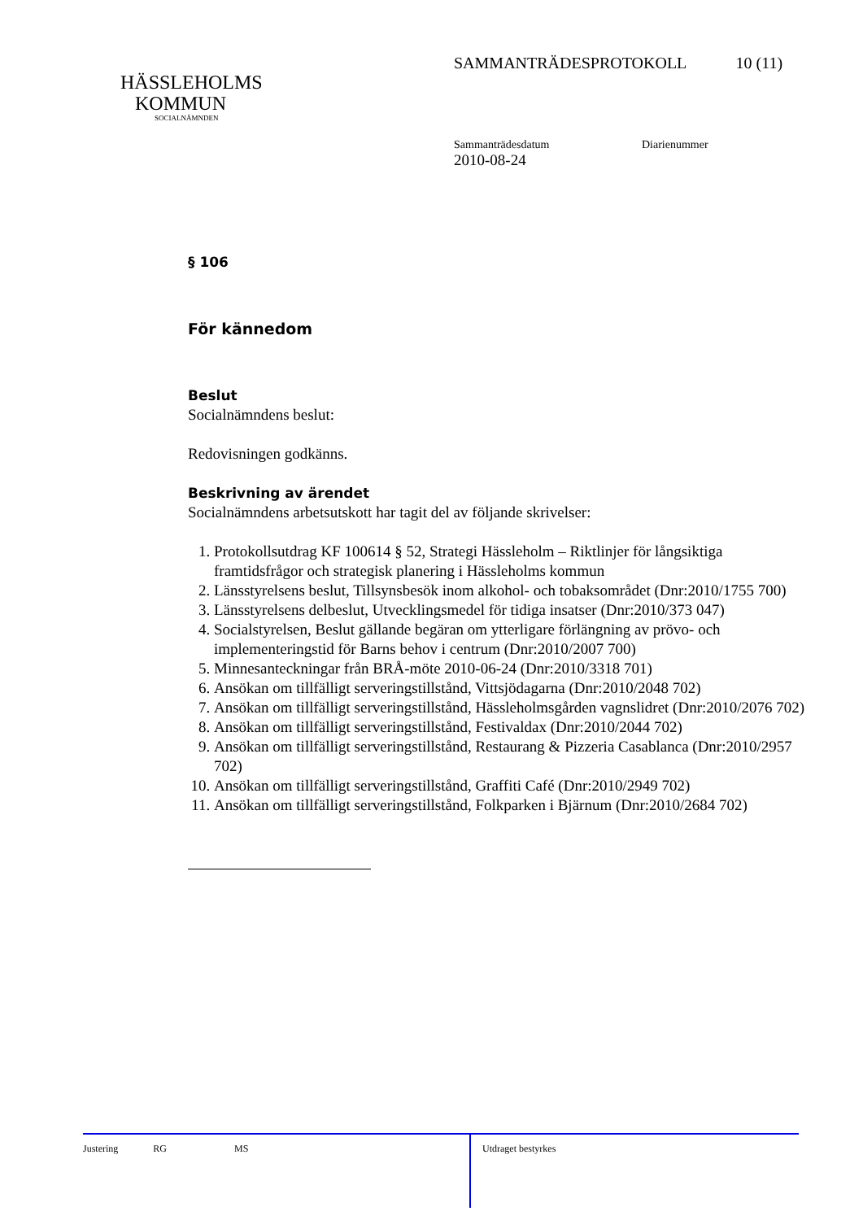SAMMANTRÄDESPROTOKOLL 10 (11)
HÄSSLEHOLMS
KOMMUN
SOCIALNÄMNDEN
Sammanträdesdatum Diarienummer
2010-08-24
§ 106
För kännedom
Beslut
Socialnämndens beslut:
Redovisningen godkänns.
Beskrivning av ärendet
Socialnämndens arbetsutskott har tagit del av följande skrivelser:
1. Protokollsutdrag KF 100614 § 52, Strategi Hässleholm – Riktlinjer för långsiktiga framtidsfrågor och strategisk planering i Hässleholms kommun
2. Länsstyrelsens beslut, Tillsynsbesök inom alkohol- och tobaksområdet (Dnr:2010/1755 700)
3. Länsstyrelsens delbeslut, Utvecklingsmedel för tidiga insatser (Dnr:2010/373 047)
4. Socialstyrelsen, Beslut gällande begäran om ytterligare förlängning av prövo- och implementeringstid för Barns behov i centrum (Dnr:2010/2007 700)
5. Minnesanteckningar från BRÅ-möte 2010-06-24 (Dnr:2010/3318 701)
6. Ansökan om tillfälligt serveringstillstånd, Vittsjödagarna (Dnr:2010/2048 702)
7. Ansökan om tillfälligt serveringstillstånd, Hässleholmsgården vagnslidret (Dnr:2010/2076 702)
8. Ansökan om tillfälligt serveringstillstånd, Festivaldax (Dnr:2010/2044 702)
9. Ansökan om tillfälligt serveringstillstånd, Restaurang & Pizzeria Casablanca (Dnr:2010/2957 702)
10. Ansökan om tillfälligt serveringstillstånd, Graffiti Café (Dnr:2010/2949 702)
11. Ansökan om tillfälligt serveringstillstånd, Folkparken i Bjärnum (Dnr:2010/2684 702)
Justering RG MS
Utdraget bestyrkes